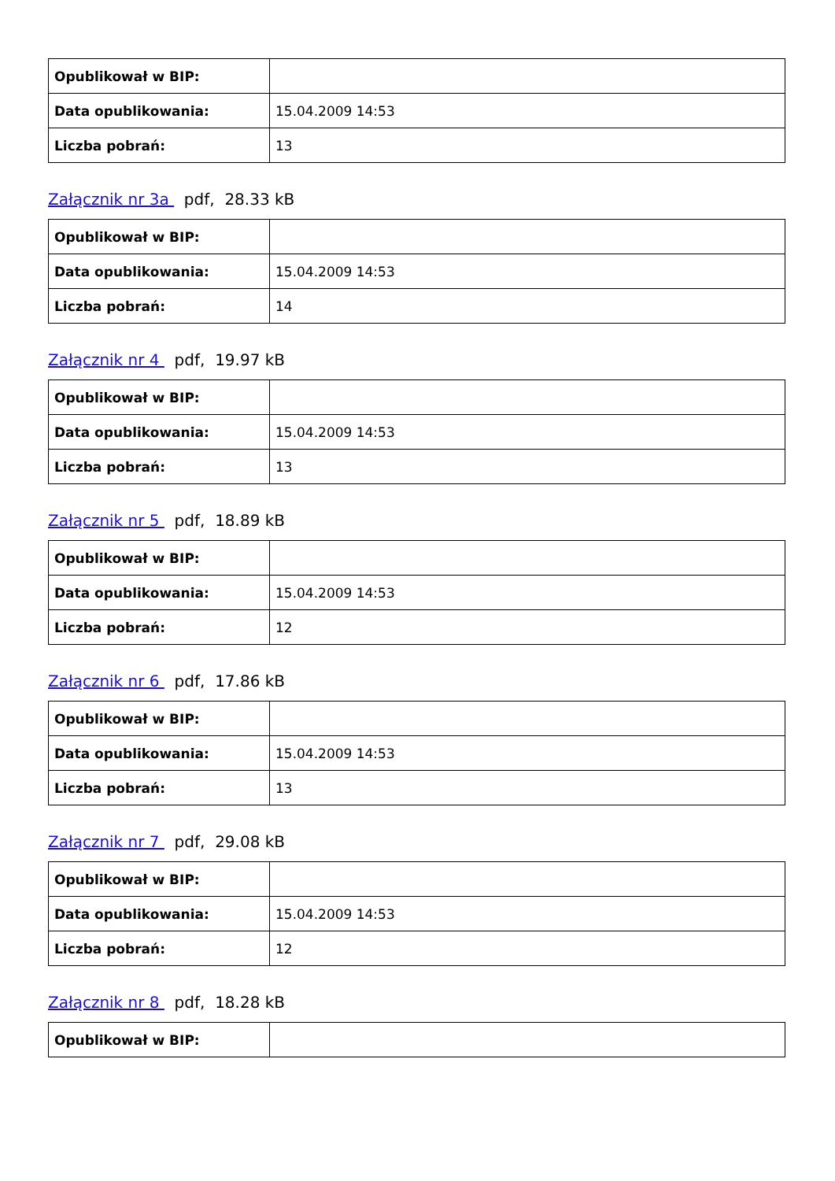| Opublikował w BIP: | |
| Data opublikowania: | 15.04.2009 14:53 |
| Liczba pobrań: | 13 |
Załącznik nr 3a pdf, 28.33 kB
| Opublikował w BIP: | |
| Data opublikowania: | 15.04.2009 14:53 |
| Liczba pobrań: | 14 |
Załącznik nr 4 pdf, 19.97 kB
| Opublikował w BIP: | |
| Data opublikowania: | 15.04.2009 14:53 |
| Liczba pobrań: | 13 |
Załącznik nr 5 pdf, 18.89 kB
| Opublikował w BIP: | |
| Data opublikowania: | 15.04.2009 14:53 |
| Liczba pobrań: | 12 |
Załącznik nr 6 pdf, 17.86 kB
| Opublikował w BIP: | |
| Data opublikowania: | 15.04.2009 14:53 |
| Liczba pobrań: | 13 |
Załącznik nr 7 pdf, 29.08 kB
| Opublikował w BIP: | |
| Data opublikowania: | 15.04.2009 14:53 |
| Liczba pobrań: | 12 |
Załącznik nr 8 pdf, 18.28 kB
| Opublikował w BIP: | |